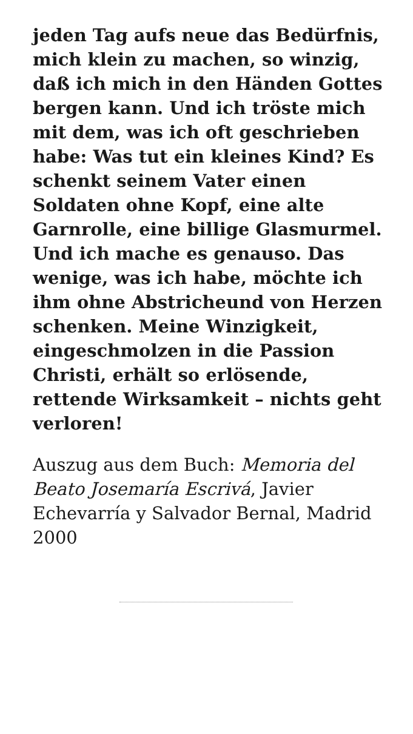jeden Tag aufs neue das Bedürfnis, mich klein zu machen, so winzig, daß ich mich in den Händen Gottes bergen kann. Und ich tröste mich mit dem, was ich oft geschrieben habe: Was tut ein kleines Kind? Es schenkt seinem Vater einen Soldaten ohne Kopf, eine alte Garnrolle, eine billige Glasmurmel. Und ich mache es genauso. Das wenige, was ich habe, möchte ich ihm ohne Abstricheund von Herzen schenken. Meine Winzigkeit, eingeschmolzen in die Passion Christi, erhält so erlösende, rettende Wirksamkeit – nichts geht verloren!
Auszug aus dem Buch: Memoria del Beato Josemaría Escrivá, Javier Echevarría y Salvador Bernal, Madrid 2000